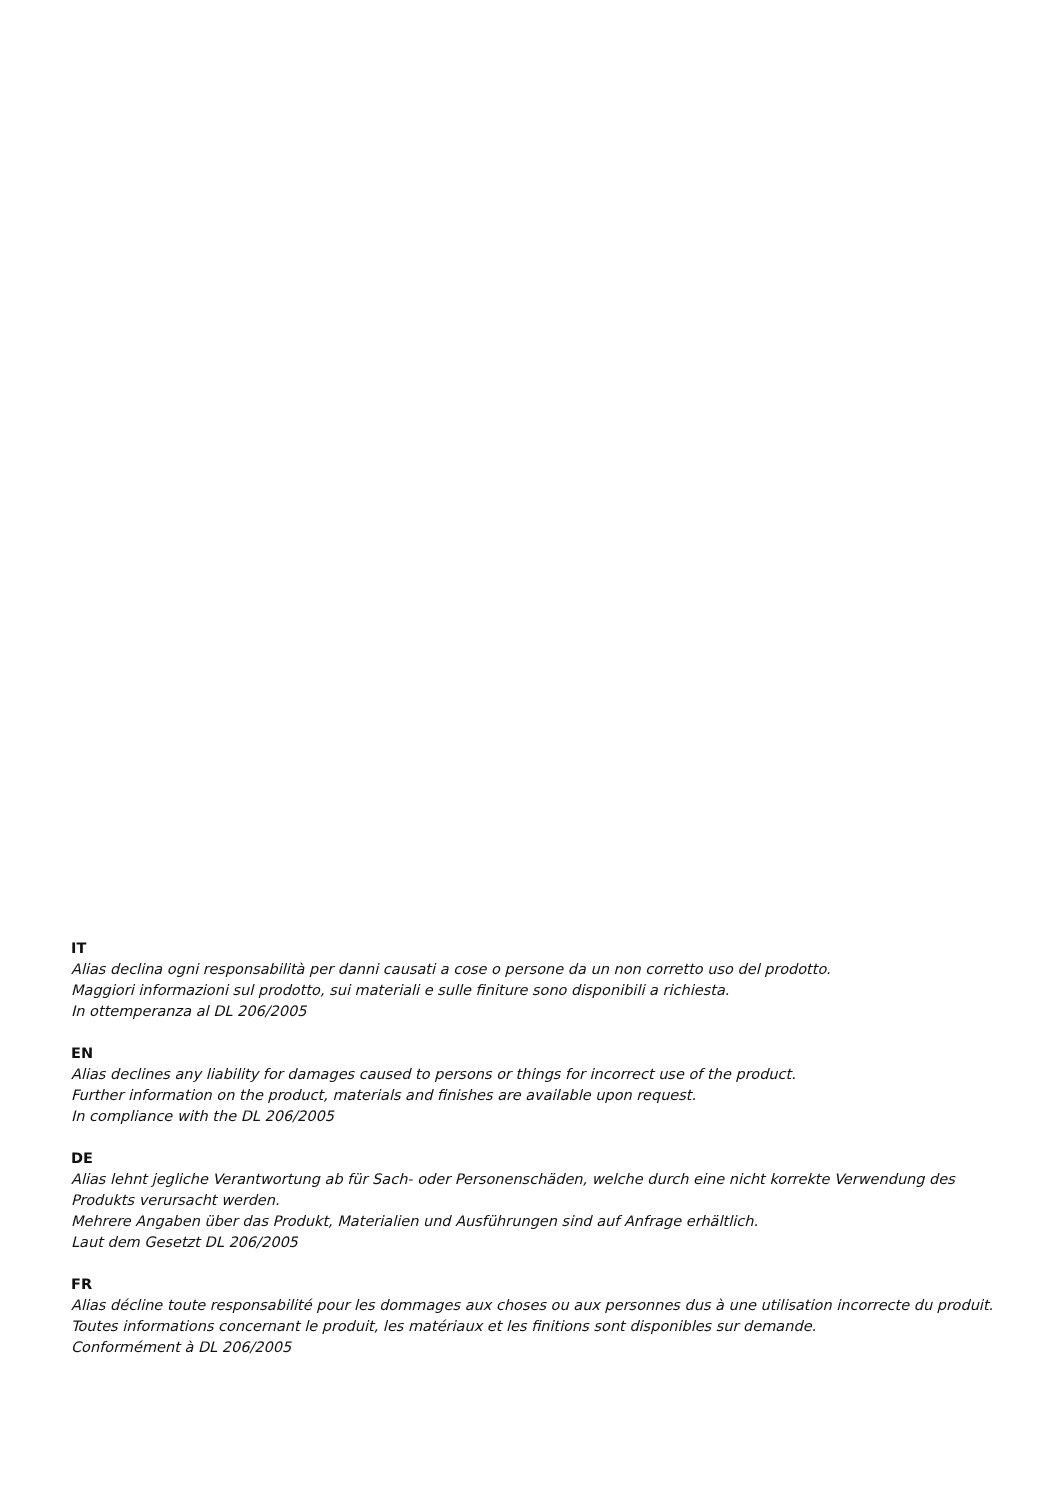IT
Alias declina ogni responsabilità per danni causati a cose o persone da un non corretto uso del prodotto.
Maggiori informazioni sul prodotto, sui materiali e sulle finiture sono disponibili a richiesta.
In ottemperanza al DL 206/2005
EN
Alias declines any liability for damages caused to persons or things for incorrect use of the product.
Further information on the product, materials and finishes are available upon request.
In compliance with the DL 206/2005
DE
Alias lehnt jegliche Verantwortung ab für Sach- oder Personenschäden, welche durch eine nicht korrekte Verwendung des Produkts verursacht werden.
Mehrere Angaben über das Produkt, Materialien und Ausführungen sind auf Anfrage erhältlich.
Laut dem Gesetzt DL 206/2005
FR
Alias décline toute responsabilité pour les dommages aux choses ou aux personnes dus à une utilisation incorrecte du produit.
Toutes informations concernant le produit, les matériaux et les finitions sont disponibles sur demande.
Conformément à DL 206/2005